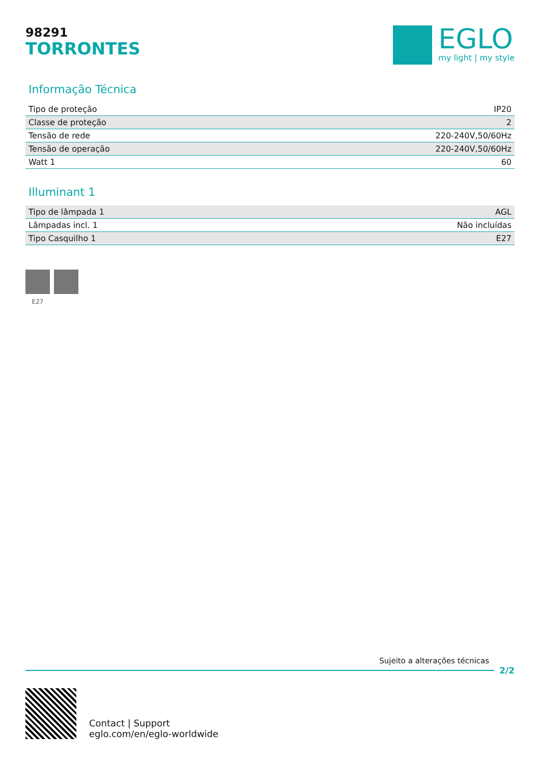98291
TORRONTES
EGLO
my light | my style
Informação Técnica
| Tipo de proteção | IP20 |
| Classe de proteção | 2 |
| Tensão de rede | 220-240V,50/60Hz |
| Tensão de operação | 220-240V,50/60Hz |
| Watt 1 | 60 |
Illuminant 1
| Tipo de lâmpada 1 | AGL |
| Lâmpadas incl. 1 | Não incluídas |
| Tipo Casquilho 1 | E27 |
E27
Sujeito a alterações técnicas
2/2
Contact | Support
eglo.com/en/eglo-worldwide